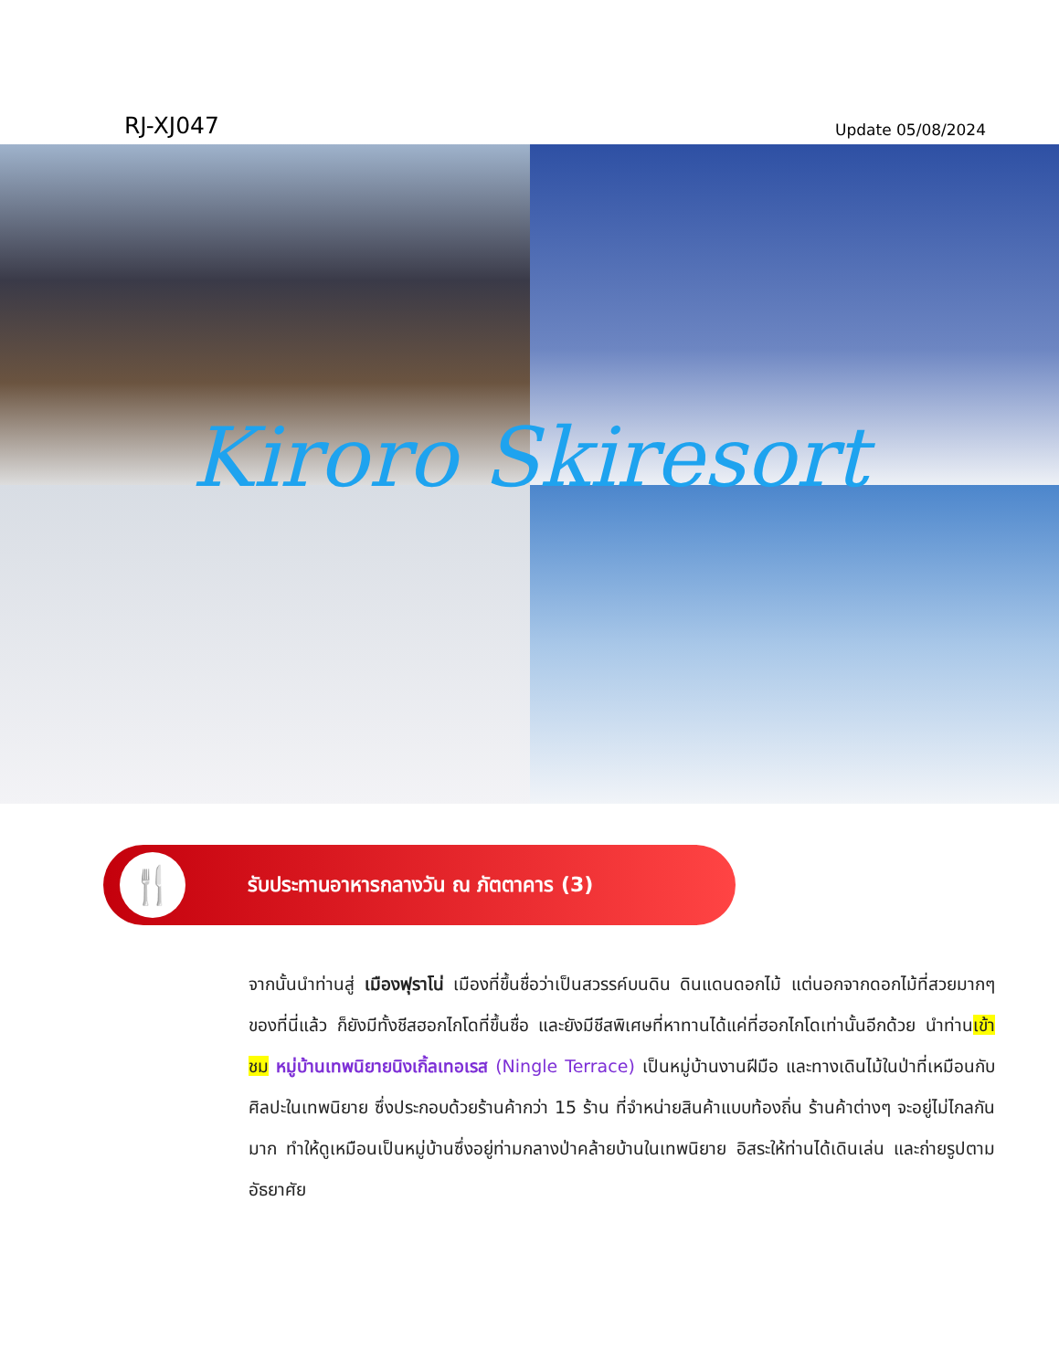RJ-XJ047 Update 05/08/2024
Kiroro Skiresort
🍴
รับประทานอาหารกลางวัน ณ ภัตตาคาร (3)
จากนั้นนำท่านสู่ เมืองฟุราโน่ เมืองที่ขึ้นชื่อว่าเป็นสวรรค์บนดิน ดินแดนดอกไม้ แต่นอกจากดอกไม้ที่สวยมากๆ ของที่นี่แล้ว ก็ยังมีทั้งชีสฮอกไกโดที่ขึ้นชื่อ และยังมีชีสพิเศษที่หาทานได้แค่ที่ฮอกไกโดเท่านั้นอีกด้วย นำท่านเข้าชม หมู่บ้านเทพนิยายนิงเกิ้ลเทอเรส (Ningle Terrace) เป็นหมู่บ้านงานฝีมือ และทางเดินไม้ในป่าที่เหมือนกับศิลปะในเทพนิยาย ซึ่งประกอบด้วยร้านค้ากว่า 15 ร้าน ที่จำหน่ายสินค้าแบบท้องถิ่น ร้านค้าต่างๆ จะอยู่ไม่ไกลกันมาก ทำให้ดูเหมือนเป็นหมู่บ้านซึ่งอยู่ท่ามกลางป่าคล้ายบ้านในเทพนิยาย อิสระให้ท่านได้เดินเล่น และถ่ายรูปตามอัธยาศัย